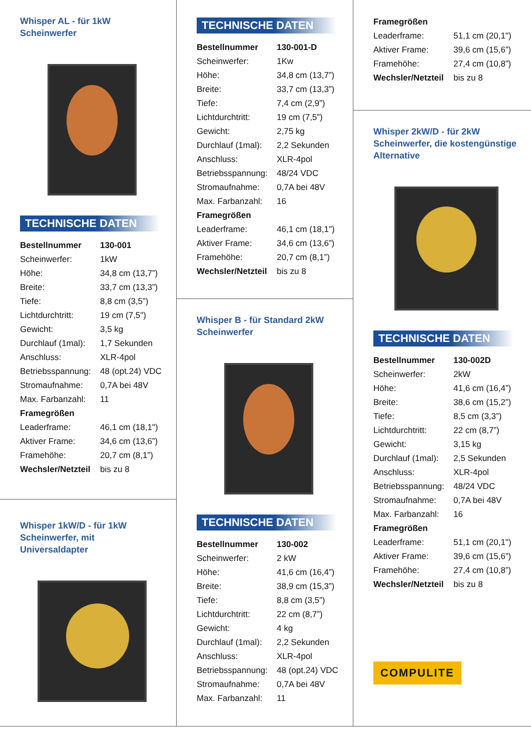Whisper AL - für 1kW Scheinwerfer
TECHNISCHE DATEN
| Bestellnummer | 130-001 |
| Scheinwerfer: | 1kW |
| Höhe: | 34,8 cm (13,7”) |
| Breite: | 33,7 cm (13,3”) |
| Tiefe: | 8,8 cm (3,5”) |
| Lichtdurchtritt: | 19 cm (7,5") |
| Gewicht: | 3,5 kg |
| Durchlauf (1mal): | 1,7 Sekunden |
| Anschluss: | XLR-4pol |
| Betriebsspannung: | 48 (opt.24) VDC |
| Stromaufnahme: | 0,7A bei 48V |
| Max. Farbanzahl: | 11 |
| Framegrößen | |
| Leaderframe: | 46,1 cm (18,1") |
| Aktiver Frame: | 34,6 cm (13,6”) |
| Framehöhe: | 20,7 cm (8,1”) |
| Wechsler/Netzteil | bis zu 8 |
Whisper 1kW/D - für 1kW Scheinwerfer, mit Universaldapter
TECHNISCHE DATEN
| Bestellnummer | 130-001-D |
| Scheinwerfer: | 1Kw |
| Höhe: | 34,8 cm (13,7”) |
| Breite: | 33,7 cm (13,3”) |
| Tiefe: | 7,4 cm (2,9”) |
| Lichtdurchtritt: | 19 cm (7,5”) |
| Gewicht: | 2,75 kg |
| Durchlauf (1mal): | 2,2 Sekunden |
| Anschluss: | XLR-4pol |
| Betriebsspannung: | 48/24 VDC |
| Stromaufnahme: | 0,7A bei 48V |
| Max. Farbanzahl: | 16 |
| Framegrößen | |
| Leaderframe: | 46,1 cm (18,1") |
| Aktiver Frame: | 34,6 cm (13,6”) |
| Framehöhe: | 20,7 cm (8,1”) |
| Wechsler/Netzteil | bis zu 8 |
Whisper B - für Standard 2kW Scheinwerfer
TECHNISCHE DATEN
| Bestellnummer | 130-002 |
| Scheinwerfer: | 2 kW |
| Höhe: | 41,6 cm (16,4”) |
| Breite: | 38,9 cm (15,3”) |
| Tiefe: | 8,8 cm (3,5”) |
| Lichtdurchtritt: | 22 cm (8,7”) |
| Gewicht: | 4 kg |
| Durchlauf (1mal): | 2,2 Sekunden |
| Anschluss: | XLR-4pol |
| Betriebsspannung: | 48 (opt.24) VDC |
| Stromaufnahme: | 0,7A bei 48V |
| Max. Farbanzahl: | 11 |
| Framegrößen | |
| Leaderframe: | 51,1 cm (20,1") |
| Aktiver Frame: | 39,6 cm (15,6”) |
| Framehöhe: | 27,4 cm (10,8”) |
| Wechsler/Netzteil | bis zu 8 |
Whisper 2kW/D - für 2kW Scheinwerfer, die kostengünstige Alternative
TECHNISCHE DATEN
| Bestellnummer | 130-002D |
| Scheinwerfer: | 2kW |
| Höhe: | 41,6 cm (16,4”) |
| Breite: | 38,6 cm (15,2”) |
| Tiefe: | 8,5 cm (3,3”) |
| Lichtdurchtritt: | 22 cm (8,7”) |
| Gewicht: | 3,15 kg |
| Durchlauf (1mal): | 2,5 Sekunden |
| Anschluss: | XLR-4pol |
| Betriebsspannung: | 48/24 VDC |
| Stromaufnahme: | 0,7A bei 48V |
| Max. Farbanzahl: | 16 |
| Framegrößen | |
| Leaderframe: | 51,1 cm (20,1") |
| Aktiver Frame: | 39,6 cm (15,6”) |
| Framehöhe: | 27,4 cm (10,8”) |
| Wechsler/Netzteil | bis zu 8 |
COMPULITE